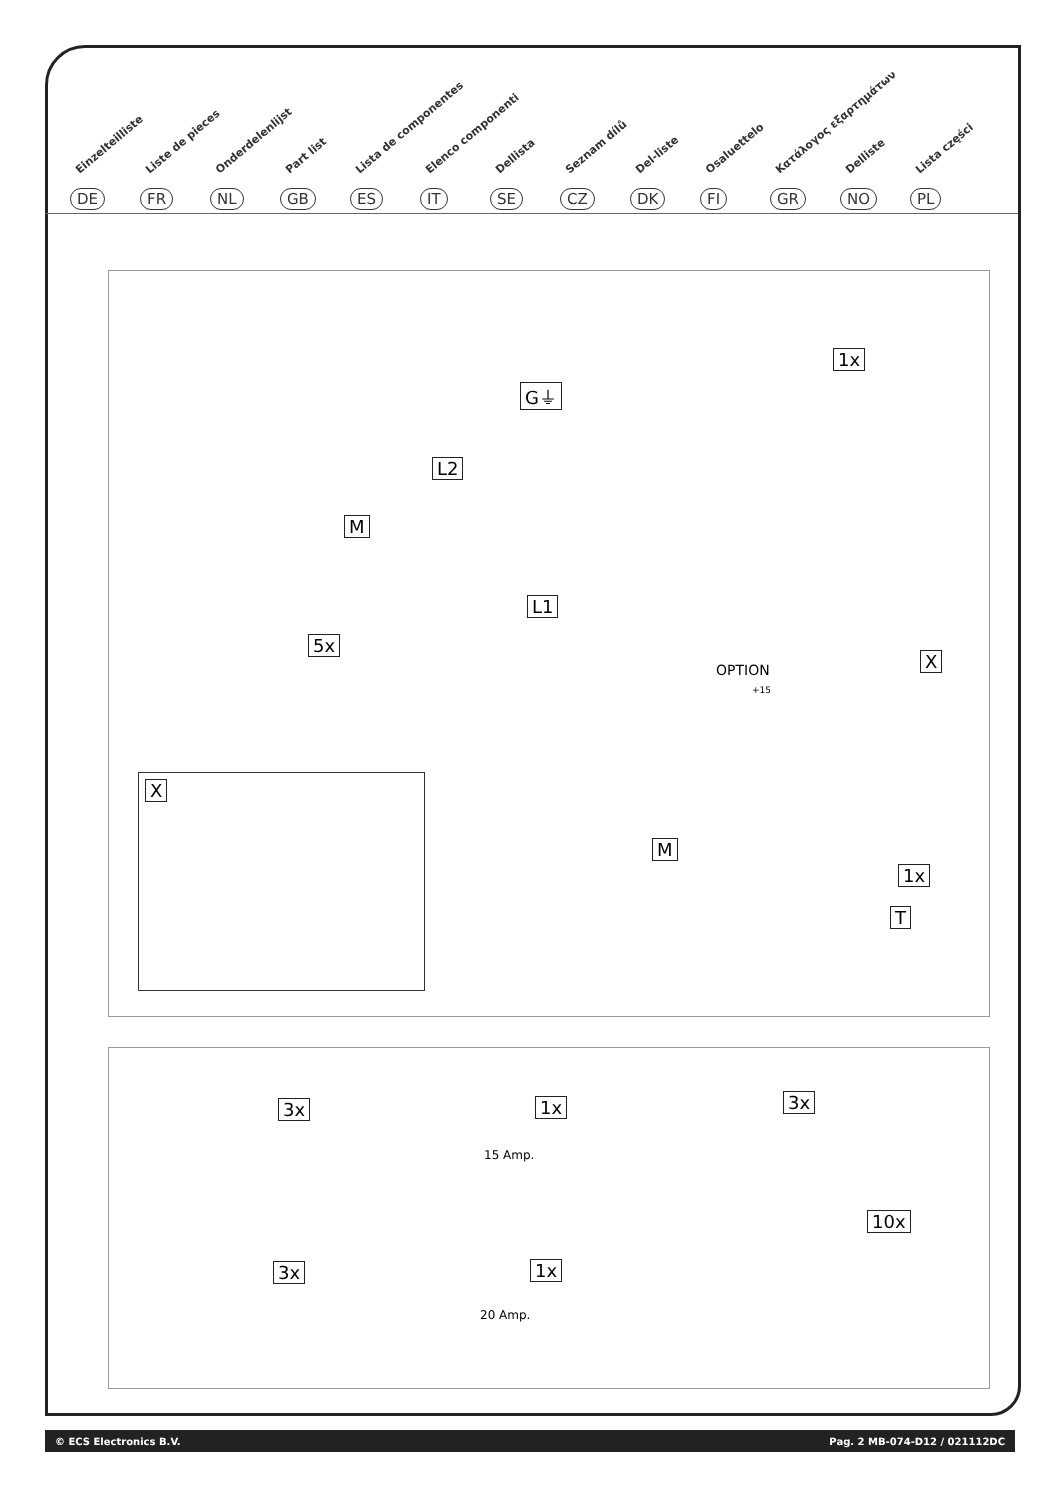Einzelteilliste
DE
Liste de pieces
FR
Onderdelenlijst
NL
Part list
GB
Lista de componentes
ES
Elenco componenti
IT
Dellista
SE
Seznam dílů
CZ
Del-liste
DK
Osaluettelo
FI
Κατάλογος εξαρτημάτων
GR
Delliste
NO
Lista części
PL
1x
G⏚
L2
M
L1
5x
OPTION
+15
X
X
M
1x
T
3x 1x
15 Amp.
3x
10x
3x 1x
20 Amp.
© ECS Electronics B.V. Pag. 2 MB-074-D12 / 021112DC